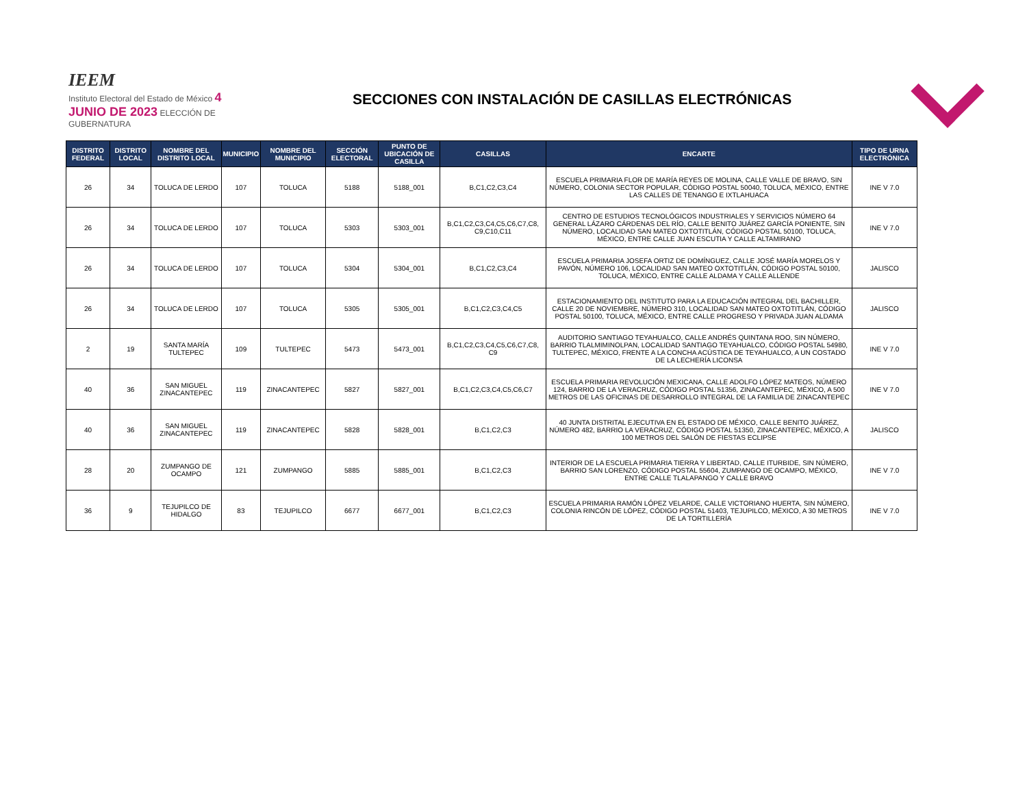IEEM
Instituto Electoral del Estado de México 4 JUNIO DE 2023 ELECCIÓN DE GUBERNATURA
SECCIONES CON INSTALACIÓN DE CASILLAS ELECTRÓNICAS
| DISTRITO FEDERAL | DISTRITO LOCAL | NOMBRE DEL DISTRITO LOCAL | MUNICIPIO | NOMBRE DEL MUNICIPIO | SECCIÓN ELECTORAL | PUNTO DE UBICACIÓN DE CASILLA | CASILLAS | ENCARTE | TIPO DE URNA ELECTRÓNICA |
| --- | --- | --- | --- | --- | --- | --- | --- | --- | --- |
| 26 | 34 | TOLUCA DE LERDO | 107 | TOLUCA | 5188 | 5188_001 | B,C1,C2,C3,C4 | ESCUELA PRIMARIA FLOR DE MARÍA REYES DE MOLINA, CALLE VALLE DE BRAVO, SIN NÚMERO, COLONIA SECTOR POPULAR, CÓDIGO POSTAL 50040, TOLUCA, MÉXICO, ENTRE LAS CALLES DE TENANGO E IXTLAHUACA | INE V 7.0 |
| 26 | 34 | TOLUCA DE LERDO | 107 | TOLUCA | 5303 | 5303_001 | B,C1,C2,C3,C4,C5,C6,C7,C8, C9,C10,C11 | CENTRO DE ESTUDIOS TECNOLÓGICOS INDUSTRIALES Y SERVICIOS NÚMERO 64 GENERAL LÁZARO CÁRDENAS DEL RÍO, CALLE BENITO JUÁREZ GARCÍA PONIENTE, SIN NÚMERO, LOCALIDAD SAN MATEO OXTOTITLÁN, CÓDIGO POSTAL 50100, TOLUCA, MÉXICO, ENTRE CALLE JUAN ESCUTIA Y CALLE ALTAMIRANO | INE V 7.0 |
| 26 | 34 | TOLUCA DE LERDO | 107 | TOLUCA | 5304 | 5304_001 | B,C1,C2,C3,C4 | ESCUELA PRIMARIA JOSEFA ORTIZ DE DOMÍNGUEZ, CALLE JOSÉ MARÍA MORELOS Y PAVÓN, NÚMERO 106, LOCALIDAD SAN MATEO OXTOTITLÁN, CÓDIGO POSTAL 50100, TOLUCA, MÉXICO, ENTRE CALLE ALDAMA Y CALLE ALLENDE | JALISCO |
| 26 | 34 | TOLUCA DE LERDO | 107 | TOLUCA | 5305 | 5305_001 | B,C1,C2,C3,C4,C5 | ESTACIONAMIENTO DEL INSTITUTO PARA LA EDUCACIÓN INTEGRAL DEL BACHILLER, CALLE 20 DE NOVIEMBRE, NÚMERO 310, LOCALIDAD SAN MATEO OXTOTITLÁN, CÓDIGO POSTAL 50100, TOLUCA, MÉXICO, ENTRE CALLE PROGRESO Y PRIVADA JUAN ALDAMA | JALISCO |
| 2 | 19 | SANTA MARÍA TULTEPEC | 109 | TULTEPEC | 5473 | 5473_001 | B,C1,C2,C3,C4,C5,C6,C7,C8, C9 | AUDITORIO SANTIAGO TEYAHUALCO, CALLE ANDRÉS QUINTANA ROO, SIN NÚMERO, BARRIO TLALMIMINOLPAN, LOCALIDAD SANTIAGO TEYAHUALCO, CÓDIGO POSTAL 54980, TULTEPEC, MÉXICO, FRENTE A LA CONCHA ACÚSTICA DE TEYAHUALCO, A UN COSTADO DE LA LECHERÍA LICONSA | INE V 7.0 |
| 40 | 36 | SAN MIGUEL ZINACANTEPEC | 119 | ZINACANTEPEC | 5827 | 5827_001 | B,C1,C2,C3,C4,C5,C6,C7 | ESCUELA PRIMARIA REVOLUCIÓN MEXICANA, CALLE ADOLFO LÓPEZ MATEOS, NÚMERO 124, BARRIO DE LA VERACRUZ, CÓDIGO POSTAL 51356, ZINACANTEPEC, MÉXICO, A 500 METROS DE LAS OFICINAS DE DESARROLLO INTEGRAL DE LA FAMILIA DE ZINACANTEPEC | INE V 7.0 |
| 40 | 36 | SAN MIGUEL ZINACANTEPEC | 119 | ZINACANTEPEC | 5828 | 5828_001 | B,C1,C2,C3 | 40 JUNTA DISTRITAL EJECUTIVA EN EL ESTADO DE MÉXICO, CALLE BENITO JUÁREZ, NÚMERO 482, BARRIO LA VERACRUZ, CÓDIGO POSTAL 51350, ZINACANTEPEC, MÉXICO, A 100 METROS DEL SALÓN DE FIESTAS ECLIPSE | JALISCO |
| 28 | 20 | ZUMPANGO DE OCAMPO | 121 | ZUMPANGO | 5885 | 5885_001 | B,C1,C2,C3 | INTERIOR DE LA ESCUELA PRIMARIA TIERRA Y LIBERTAD, CALLE ITURBIDE, SIN NÚMERO, BARRIO SAN LORENZO, CÓDIGO POSTAL 55604, ZUMPANGO DE OCAMPO, MÉXICO, ENTRE CALLE TLALAPANGO Y CALLE BRAVO | INE V 7.0 |
| 36 | 9 | TEJUPILCO DE HIDALGO | 83 | TEJUPILCO | 6677 | 6677_001 | B,C1,C2,C3 | ESCUELA PRIMARIA RAMÓN LÓPEZ VELARDE, CALLE VICTORIANO HUERTA, SIN NÚMERO, COLONIA RINCÓN DE LÓPEZ, CÓDIGO POSTAL 51403, TEJUPILCO, MÉXICO, A 30 METROS DE LA TORTILLERÍA | INE V 7.0 |